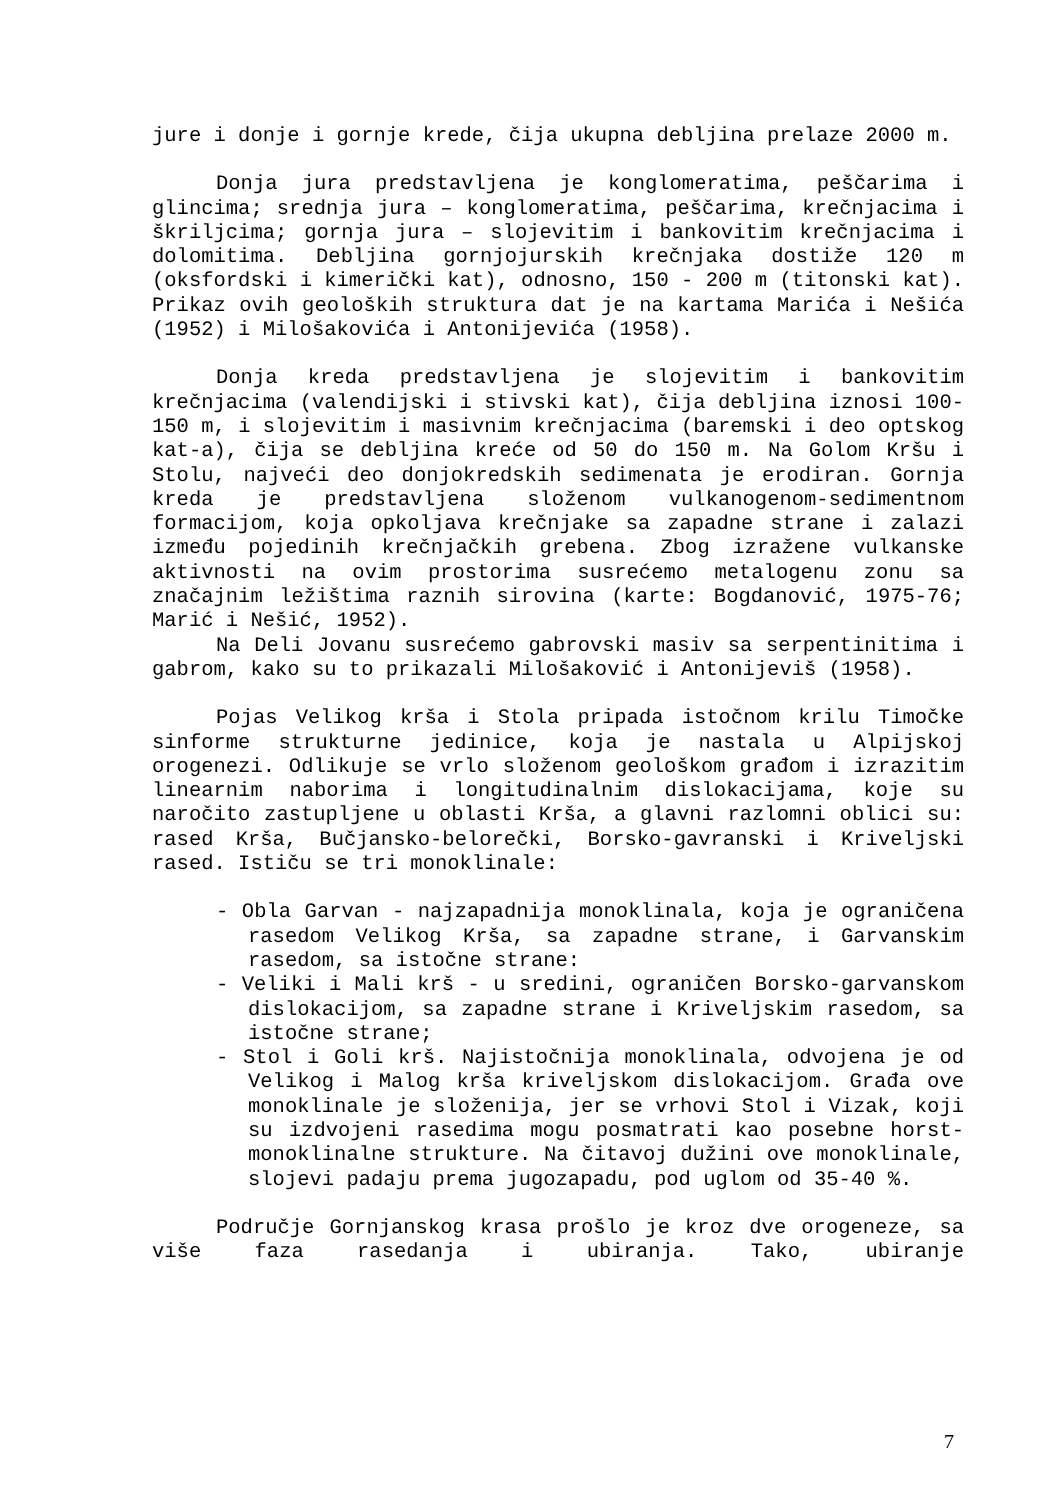jure i donje i gornje krede, čija ukupna debljina prelaze 2000 m.
Donja jura predstavljena je konglomeratima, peščarima i glincima; srednja jura – konglomeratima, peščarima, krečnjacima i škriljcima; gornja jura – slojevitim i bankovitim krečnjacima i dolomitima. Debljina gornjojurskih krečnjaka dostiže 120 m (oksfordski i kimerički kat), odnosno, 150 - 200 m (titonski kat). Prikaz ovih geoloških struktura dat je na kartama Marića i Nešića (1952) i Milošakovića i Antonijevića (1958).
Donja kreda predstavljena je slojevitim i bankovitim krečnjacima (valendijski i stivski kat), čija debljina iznosi 100-150 m, i slojevitim i masivnim krečnjacima (baremski i deo optskog kat-a), čija se debljina kreće od 50 do 150 m. Na Golom Kršu i Stolu, najveći deo donjokredskih sedimenata je erodiran. Gornja kreda je predstavljena složenom vulkanogenom-sedimentnom formacijom, koja opkoljava krečnjake sa zapadne strane i zalazi između pojedinih krečnjačkih grebena. Zbog izražene vulkanske aktivnosti na ovim prostorima susrećemo metalogenu zonu sa značajnim ležištima raznih sirovina (karte: Bogdanović, 1975-76; Marić i Nešić, 1952).
Na Deli Jovanu susrećemo gabrovski masiv sa serpentinitima i gabrom, kako su to prikazali Milošaković i Antonijeviš (1958).
Pojas Velikog krša i Stola pripada istočnom krilu Timočke sinforme strukturne jedinice, koja je nastala u Alpijskoj orogenezi. Odlikuje se vrlo složenom geološkom građom i izrazitim linearnim naborima i longitudinalnim dislokacijama, koje su naročito zastupljene u oblasti Krša, a glavni razlomni oblici su: rased Krša, Bučjansko-belorečki, Borsko-gavranski i Kriveljski rased. Ističu se tri monoklinale:
- Obla Garvan - najzapadnija monoklinala, koja je ograničena rasedom Velikog Krša, sa zapadne strane, i Garvanskim rasedom, sa istočne strane:
- Veliki i Mali krš - u sredini, ograničen Borsko-garvanskom dislokacijom, sa zapadne strane i Kriveljskim rasedom, sa istočne strane;
- Stol i Goli krš. Najistočnija monoklinala, odvojena je od Velikog i Malog krša kriveljskom dislokacijom. Građa ove monoklinale je složenija, jer se vrhovi Stol i Vizak, koji su izdvojeni rasedima mogu posmatrati kao posebne horst-monoklinalne strukture. Na čitavoj dužini ove monoklinale, slojevi padaju prema jugozapadu, pod uglom od 35-40 %.
Područje Gornjanskog krasa prošlo je kroz dve orogeneze, sa više faza rasedanja i ubiranja. Tako, ubiranje
7